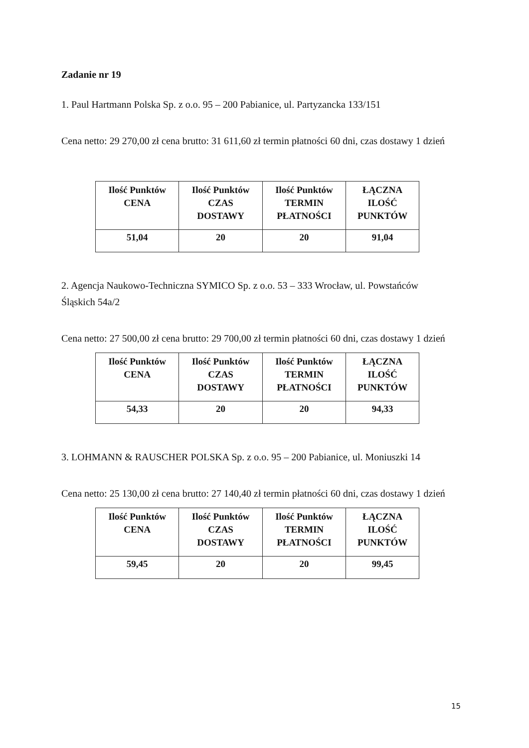Zadanie nr 19
1. Paul Hartmann Polska Sp. z o.o. 95 – 200 Pabianice, ul. Partyzancka 133/151
Cena netto: 29 270,00 zł cena brutto: 31 611,60 zł termin płatności 60 dni, czas dostawy 1 dzień
| Ilość Punktów CENA | Ilość Punktów CZAS DOSTAWY | Ilość Punktów TERMIN PŁATNOŚCI | ŁĄCZNA ILOŚĆ PUNKTÓW |
| --- | --- | --- | --- |
| 51,04 | 20 | 20 | 91,04 |
2. Agencja Naukowo-Techniczna SYMICO Sp. z o.o. 53 – 333 Wrocław, ul. Powstańców Śląskich 54a/2
Cena netto: 27 500,00 zł cena brutto: 29 700,00 zł termin płatności 60 dni, czas dostawy 1 dzień
| Ilość Punktów CENA | Ilość Punktów CZAS DOSTAWY | Ilość Punktów TERMIN PŁATNOŚCI | ŁĄCZNA ILOŚĆ PUNKTÓW |
| --- | --- | --- | --- |
| 54,33 | 20 | 20 | 94,33 |
3. LOHMANN & RAUSCHER POLSKA Sp. z o.o. 95 – 200 Pabianice, ul. Moniuszki 14
Cena netto: 25 130,00 zł cena brutto: 27 140,40 zł termin płatności 60 dni, czas dostawy 1 dzień
| Ilość Punktów CENA | Ilość Punktów CZAS DOSTAWY | Ilość Punktów TERMIN PŁATNOŚCI | ŁĄCZNA ILOŚĆ PUNKTÓW |
| --- | --- | --- | --- |
| 59,45 | 20 | 20 | 99,45 |
15